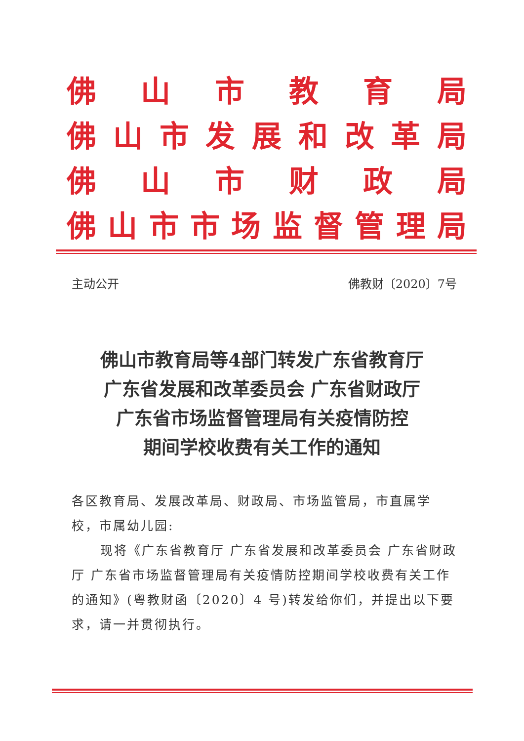佛山市教育局
佛山市发展和改革局
佛山市财政局
佛山市市场监督管理局
主动公开 佛教财〔2020〕7号
佛山市教育局等4部门转发广东省教育厅
广东省发展和改革委员会 广东省财政厅
广东省市场监督管理局有关疫情防控
期间学校收费有关工作的通知
各区教育局、发展改革局、财政局、市场监管局，市直属学校，市属幼儿园:
现将《广东省教育厅 广东省发展和改革委员会 广东省财政厅 广东省市场监督管理局有关疫情防控期间学校收费有关工作的通知》(粤教财函〔2020〕4 号)转发给你们，并提出以下要求，请一并贯彻执行。